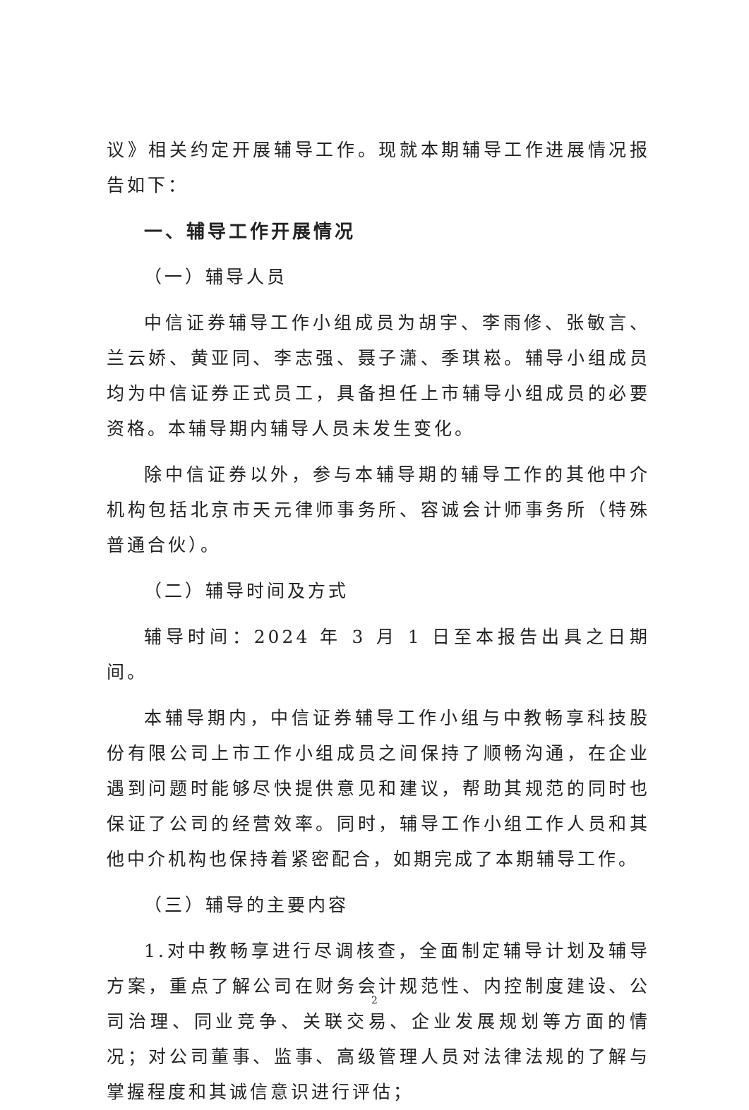议》相关约定开展辅导工作。现就本期辅导工作进展情况报告如下：
一、辅导工作开展情况
（一）辅导人员
中信证券辅导工作小组成员为胡宇、李雨修、张敏言、兰云娇、黄亚同、李志强、聂子潇、季琪崧。辅导小组成员均为中信证券正式员工，具备担任上市辅导小组成员的必要资格。本辅导期内辅导人员未发生变化。
除中信证券以外，参与本辅导期的辅导工作的其他中介机构包括北京市天元律师事务所、容诚会计师事务所（特殊普通合伙）。
（二）辅导时间及方式
辅导时间：2024 年 3 月 1 日至本报告出具之日期间。
本辅导期内，中信证券辅导工作小组与中教畅享科技股份有限公司上市工作小组成员之间保持了顺畅沟通，在企业遇到问题时能够尽快提供意见和建议，帮助其规范的同时也保证了公司的经营效率。同时，辅导工作小组工作人员和其他中介机构也保持着紧密配合，如期完成了本期辅导工作。
（三）辅导的主要内容
1.对中教畅享进行尽调核查，全面制定辅导计划及辅导方案，重点了解公司在财务会计规范性、内控制度建设、公司治理、同业竞争、关联交易、企业发展规划等方面的情况；对公司董事、监事、高级管理人员对法律法规的了解与掌握程度和其诚信意识进行评估；
2